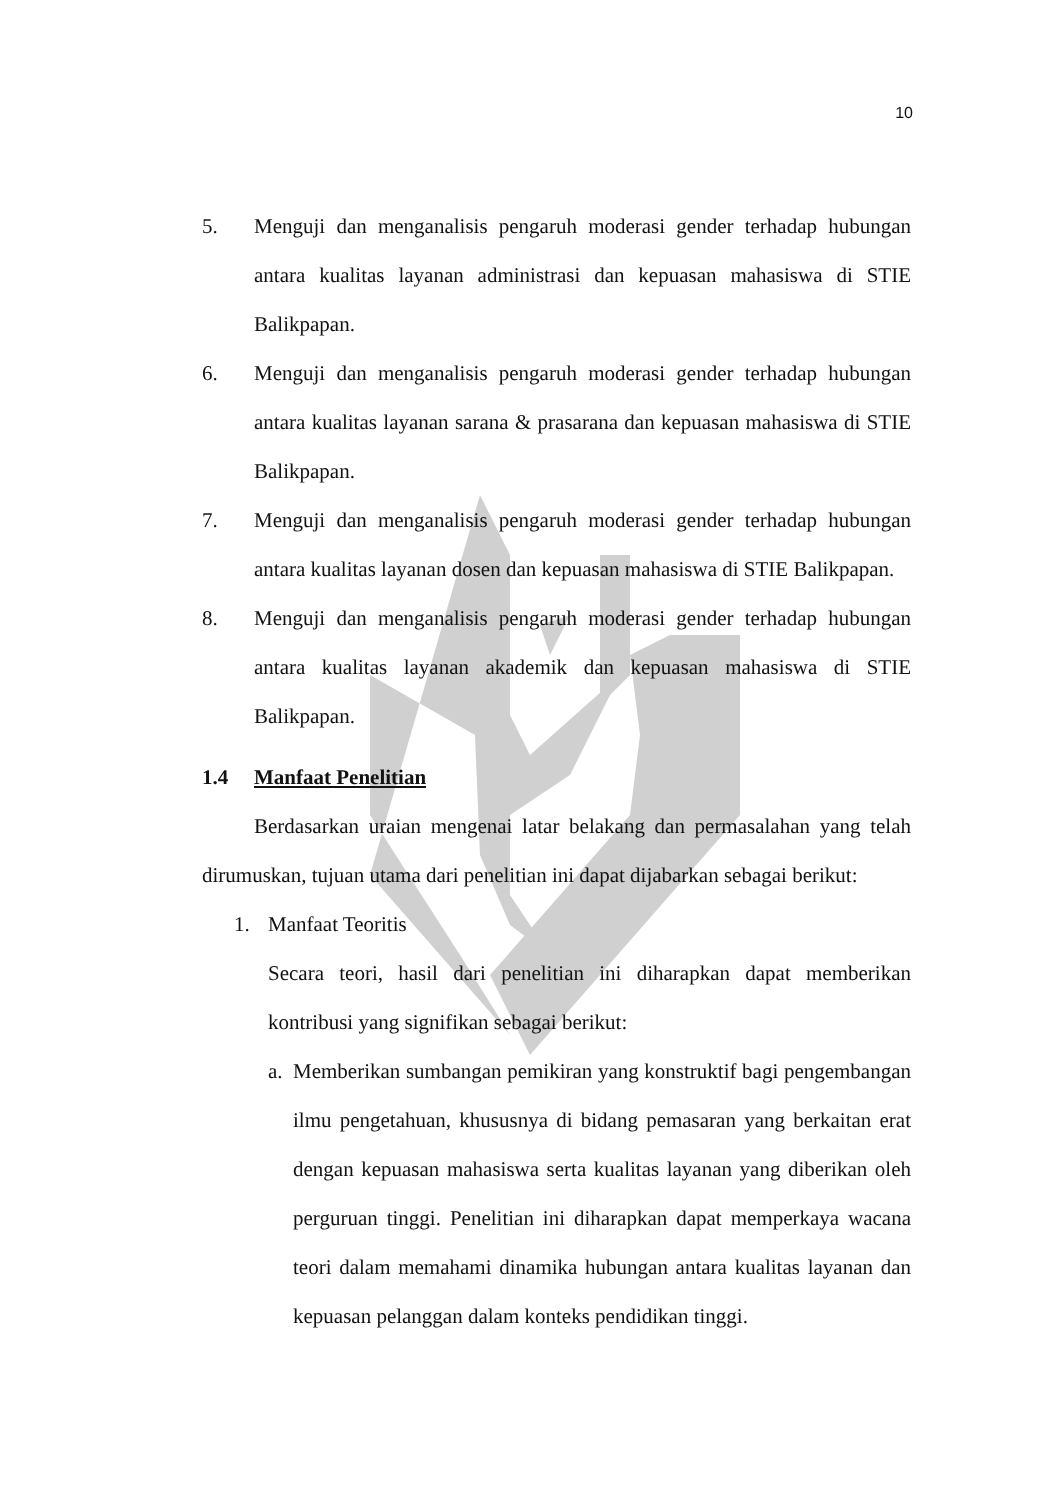10
5. Menguji dan menganalisis pengaruh moderasi gender terhadap hubungan antara kualitas layanan administrasi dan kepuasan mahasiswa di STIE Balikpapan.
6. Menguji dan menganalisis pengaruh moderasi gender terhadap hubungan antara kualitas layanan sarana & prasarana dan kepuasan mahasiswa di STIE Balikpapan.
7. Menguji dan menganalisis pengaruh moderasi gender terhadap hubungan antara kualitas layanan dosen dan kepuasan mahasiswa di STIE Balikpapan.
8. Menguji dan menganalisis pengaruh moderasi gender terhadap hubungan antara kualitas layanan akademik dan kepuasan mahasiswa di STIE Balikpapan.
1.4 Manfaat Penelitian
Berdasarkan uraian mengenai latar belakang dan permasalahan yang telah dirumuskan, tujuan utama dari penelitian ini dapat dijabarkan sebagai berikut:
1. Manfaat Teoritis
Secara teori, hasil dari penelitian ini diharapkan dapat memberikan kontribusi yang signifikan sebagai berikut:
a. Memberikan sumbangan pemikiran yang konstruktif bagi pengembangan ilmu pengetahuan, khususnya di bidang pemasaran yang berkaitan erat dengan kepuasan mahasiswa serta kualitas layanan yang diberikan oleh perguruan tinggi. Penelitian ini diharapkan dapat memperkaya wacana teori dalam memahami dinamika hubungan antara kualitas layanan dan kepuasan pelanggan dalam konteks pendidikan tinggi.